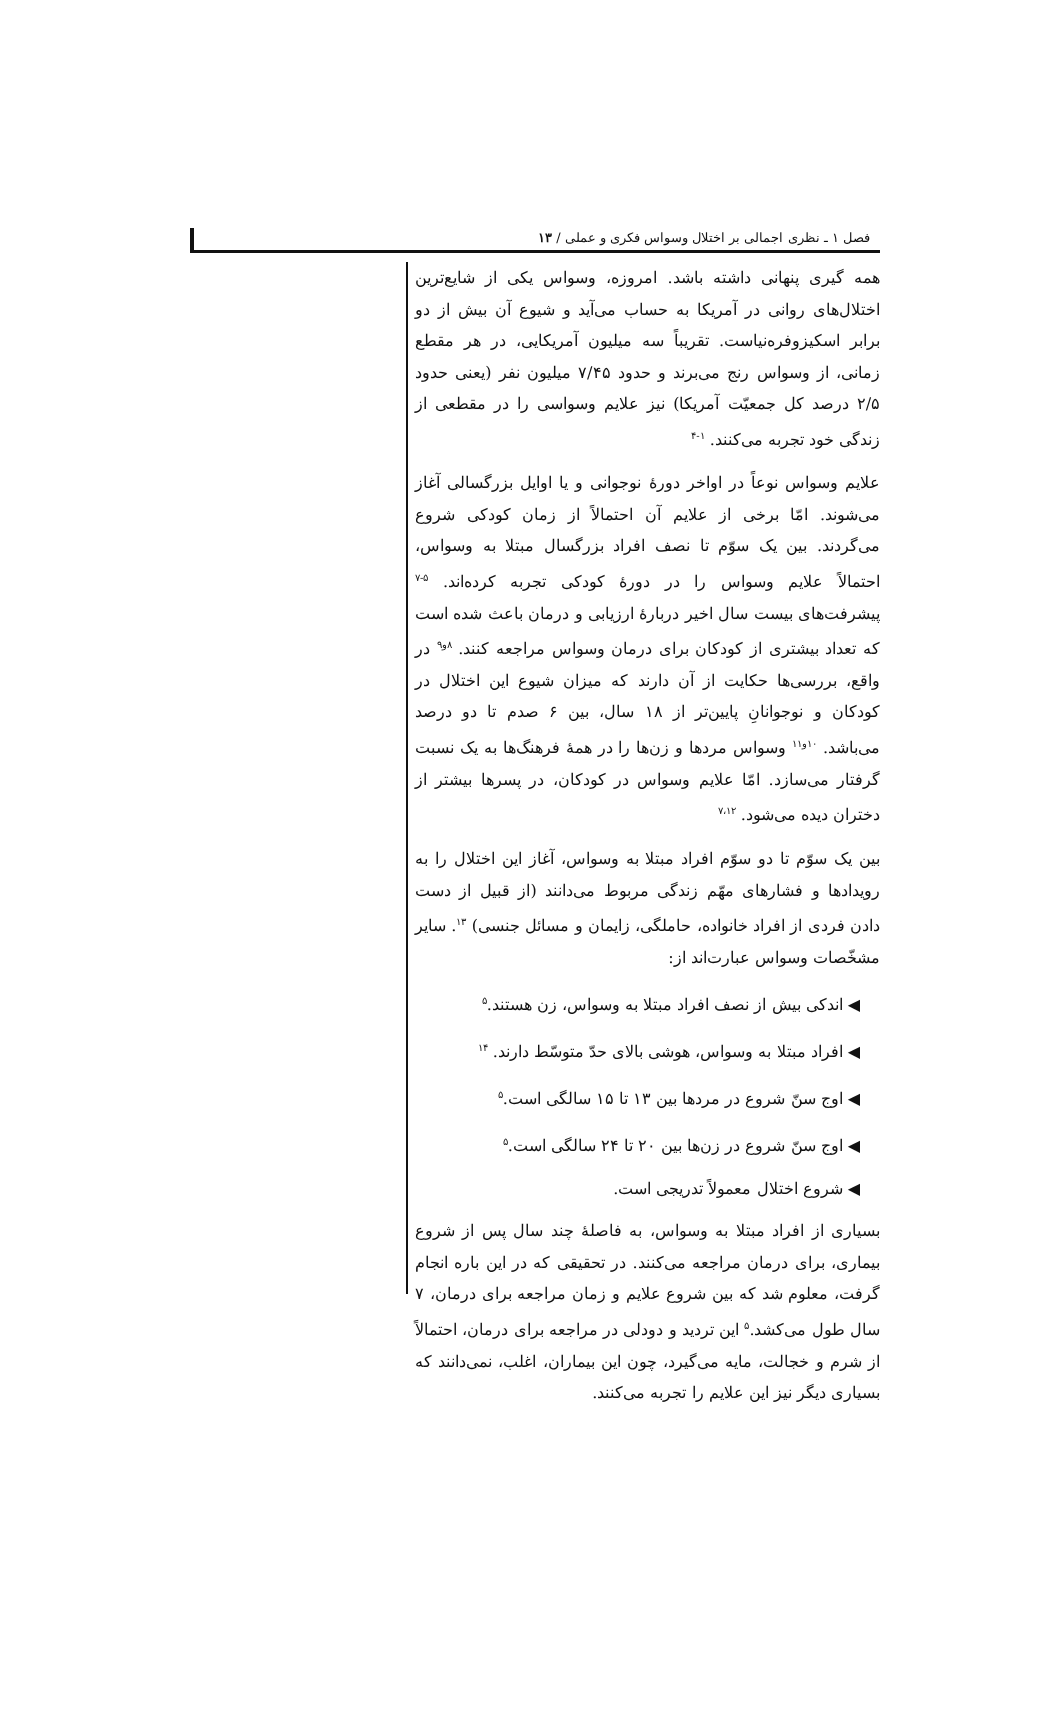فصل ۱ ـ نظری اجمالی بر اختلال وسواس فکری و عملی / ۱۳
همه گیری پنهانی داشته باشد. امروزه، وسواس یکی از شایع‌ترین اختلال‌های روانی در آمریکا به حساب می‌آید و شیوع آن بیش از دو برابر اسکیزوفرەنیاست. تقریباً سه میلیون آمریکایی، در هر مقطع زمانی، از وسواس رنج می‌برند و حدود ۷/۴۵ میلیون نفر (یعنی حدود ۲/۵ درصد کل جمعیّت آمریکا) نیز علایم وسواسی را در مقطعی از زندگی خود تجربه می‌کنند. <sup>۱-۴</sup>
علایم وسواس نوعاً در اواخر دورهٔ نوجوانی و یا اوایل بزرگسالی آغاز می‌شوند. امّا برخی از علایم آن احتمالاً از زمان کودکی شروع می‌گردند. بین یک سوّم تا نصف افراد بزرگسال مبتلا به وسواس، احتمالاً علایم وسواس را در دورهٔ کودکی تجربه کرده‌اند. <sup>۵-۷</sup> پیشرفت‌های بیست سال اخیر دربارهٔ ارزیابی و درمان باعث شده است که تعداد بیشتری از کودکان برای درمان وسواس مراجعه کنند. <sup>۸و۹</sup> در واقع، بررسی‌ها حکایت از آن دارند که میزان شیوع این اختلال در کودکان و نوجوانانِ پایین‌تر از ۱۸ سال، بین ۶ صدم تا دو درصد می‌باشد. <sup>۱۰و۱۱</sup> وسواس مردها و زن‌ها را در همهٔ فرهنگ‌ها به یک نسبت گرفتار می‌سازد. امّا علایم وسواس در کودکان، در پسرها بیشتر از دختران دیده می‌شود. <sup>۷،۱۲</sup>
بین یک سوّم تا دو سوّم افراد مبتلا به وسواس، آغاز این اختلال را به رویدادها و فشارهای مهّم زندگی مربوط می‌دانند (از قبیل از دست دادن فردی از افراد خانواده، حاملگی، زایمان و مسائل جنسی) <sup>۱۳</sup>. سایر مشخّصات وسواس عبارت‌اند از:
◀ اندکی بیش از نصف افراد مبتلا به وسواس، زن هستند.<sup>۵</sup>
◀ افراد مبتلا به وسواس، هوشی بالای حدّ متوسّط دارند. <sup>۱۴</sup>
◀ اوج سنّ شروع در مردها بین ۱۳ تا ۱۵ سالگی است.<sup>۵</sup>
◀ اوج سنّ شروع در زن‌ها بین ۲۰ تا ۲۴ سالگی است.<sup>۵</sup>
◀ شروع اختلال معمولاً تدریجی است.
بسیاری از افراد مبتلا به وسواس، به فاصلهٔ چند سال پس از شروع بیماری، برای درمان مراجعه می‌کنند. در تحقیقی که در این باره انجام گرفت، معلوم شد که بین شروع علایم و زمان مراجعه برای درمان، ۷ سال طول می‌کشد.<sup>۵</sup> این تردید و دودلی در مراجعه برای درمان، احتمالاً از شرم و خجالت، مایه می‌گیرد، چون این بیماران، اغلب، نمی‌دانند که بسیاری دیگر نیز این علایم را تجربه می‌کنند.